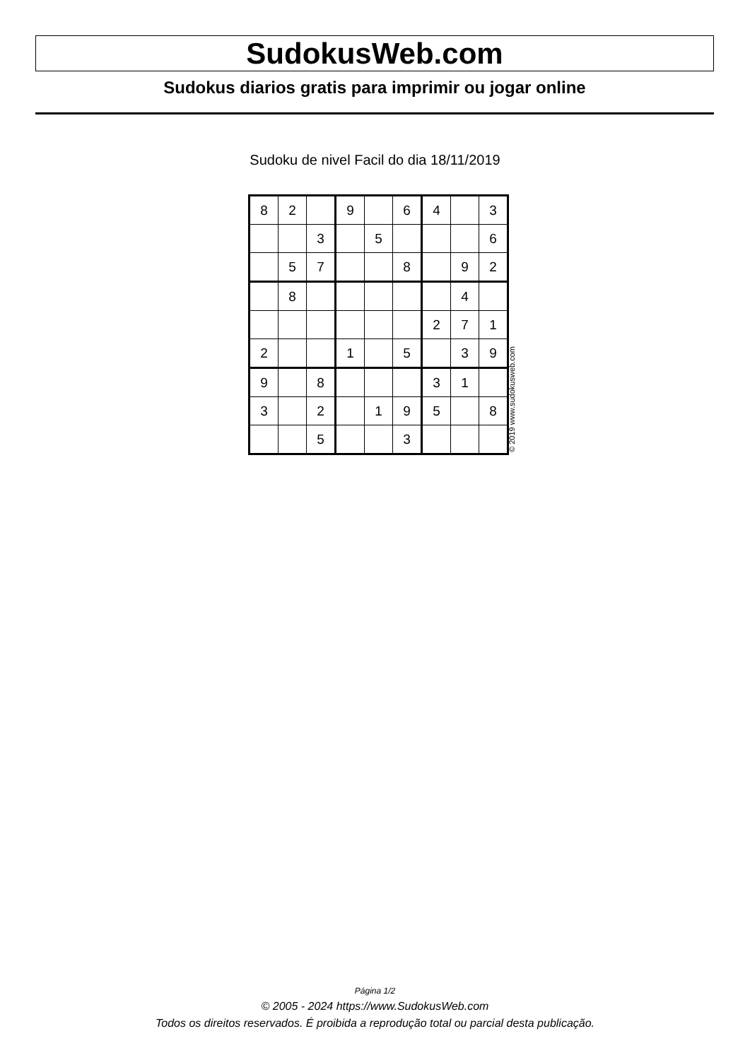SudokusWeb.com
Sudokus diarios gratis para imprimir ou jogar online
Sudoku de nivel Facil do dia 18/11/2019
| 8 | 2 | | 9 | | 6 | 4 | | 3 |
| | | 3 | | 5 | | | | 6 |
| | 5 | 7 | | | 8 | | 9 | 2 |
| | 8 | | | | | | 4 | |
| | | | | | | 2 | 7 | 1 |
| 2 | | | 1 | | 5 | | 3 | 9 |
| 9 | | 8 | | | | 3 | 1 | |
| 3 | | 2 | | 1 | 9 | 5 | | 8 |
| | | 5 | | | 3 | | | |
© 2019 www.sudokusweb.com
Página 1/2
© 2005 - 2024 https://www.SudokusWeb.com
Todos os direitos reservados. É proibida a reprodução total ou parcial desta publicação.